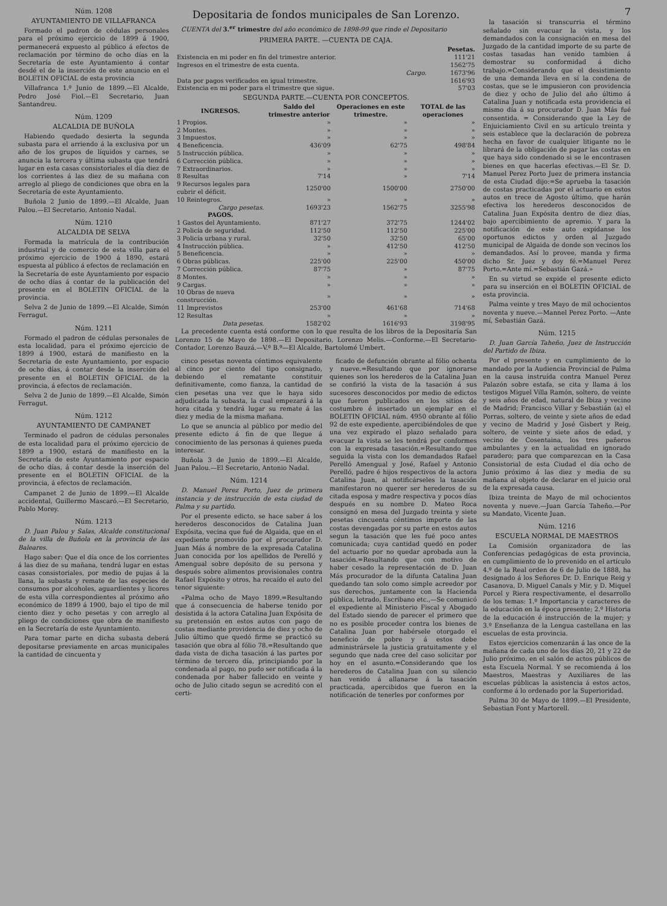Núm. 1208
AYUNTAMIENTO DE VILLAFRANCA
Formado el padron de cédulas personales para el próximo ejercicio de 1899 á 1900, permanecerá expuesto al público á efectos de reclamación por término de ocho días en la Secretaría de este Ayuntamiento á contar desdé el de la inserción de este anuncio en el BOLETIN OFICIAL de esta provincia
Villafranca 1.º Junio de 1899.—El Alcalde, Pedro José Fiol.—El Secretario, Juan Santandreu.
Núm. 1209
ALCALDIA DE BUÑOLA
Habiendo quedado desierta la segunda subasta para el arriendo á la exclusiva por un año de los grupos de líquidos y carnes, se anuncia la tercera y última subasta que tendrá lugar en esta casas consistoriales el día diez de los corrientes á las diez de su mañana con arreglo al pliego de condiciones que obra en la Secretaría de este Ayuntamiento.
Buñola 2 Junio de 1899.—El Alcalde, Juan Palou.—El Secretario, Antonio Nadal.
Núm. 1210
ALCALDIA DE SELVA
Formada la matrícula de la contribución industrial y de comercio de esta villa para el próximo ejercicio de 1900 á 1890, estará espuesta al público á efectos de reclamación en la Secretaría de este Ayuntamiento por espacio de ocho días á contar de la publicación del presente en el BOLETIN OFICIAL de la provincia.
Selva 2 de Junio de 1899.—El Alcalde, Simón Ferragut.
Núm. 1211
Formado el padron de cédulas personales de esta localidad, para el próximo ejercicio de 1899 á 1900, estará de manifiesto en la Secretaría de este Ayuntamiento, por espacio de ocho días, á contar desde la inserción del presente en el BOLETIN OFICIAL de la provincia, á efectos de reclamación.
Selva 2 de Junio de 1899.—El Alcalde, Simón Ferragut.
Núm. 1212
AYUNTAMIENTO DE CAMPANET
Terminado el padron de cédulas personales de esta localidad para el próximo ejercicio de 1899 a 1900, estará de manifiesto en la Secretaría de este Ayuntamiento por espacio de ocho días, á contar desde la inserción del presente en el BOLETIN OFICIAL de la provincia, á efectos de reclamación.
Campanet 2 de Junio de 1899.—El Alcalde accidental, Guillermo Mascaró.—El Secretario, Pablo Morey.
Núm. 1213
D. Juan Palou y Salas, Alcalde constitucional de la villa de Buñola en la provincia de las Baleares.
Hago saber: Que el día once de los corrientes á las diez de su mañana, tendrá lugar en estas casas consistoriales, por medio de pujas á la llana, la subasta y remate de las especies de consumos por alcoholes, aguardientes y licores de esta villa correspondientes al próximo año económico de 1899 á 1900, bajo el tipo de mil ciento diez y ocho pesetas y con arreglo al pliego de condiciones que obra de manifiesto en la Secretaría de este Ayuntamiento.
Para tomar parte en dicha subasta deberá depositarse previamente en arcas municipales la cantidad de cincuenta y
Depositaria de fondos municipales de San Lorenzo.
CUENTA del 3.<sup>er</sup> trimestre del año económico de 1898-99 que rinde el Depositario
PRIMERA PARTE. —CUENTA DE CAJA.
| | Pesetas. |
| Existencia en mi poder en fin del trimestre anterior. | 111'21 |
| Ingresos en el trimestre de esta cuenta. | 1562'75 |
| Cargo. | 1673'96 |
| Data por pagos verificados en igual trimestre. | 1616'93 |
| Existencia en mi poder para el trimestre que sigue. | 57'03 |
SEGUNDA PARTE.—CUENTA POR CONCEPTOS.
| INGRESOS. | Saldo del trimestre anterior | Operaciones en este trimestre. | TOTAL de las operaciones |
| --- | --- | --- | --- |
| 1 Propios. | » | » | » |
| 2 Montes. | » | » | » |
| 3 Impuestos. | » | » | » |
| 4 Beneficencia. | 436'09 | 62'75 | 498'84 |
| 5 Instrucción pública. | » | » | » |
| 6 Corrección pública. | » | » | » |
| 7 Extraordinarios. | » | » | » |
| 8 Resultas | 7'14 | » | 7'14 |
| 9 Recursos legales para cubrir el déficit. | 1250'00 | 1500'00 | 2750'00 |
| 10 Reintegros. | » | » | » |
| Cargo pesetas. | 1693'23 | 1562'75 | 3255'98 |
| PAGOS. | | | |
| 1 Gastos del Ayuntamiento. | 871'27 | 372'75 | 1244'02 |
| 2 Policía de seguridad. | 112'50 | 112'50 | 225'00 |
| 3 Policía urbana y rural. | 32'50 | 32'50 | 65'00 |
| 4 Instrucción pública. | » | 412'50 | 412'50 |
| 5 Beneficencia. | » | » | » |
| 6 Obras públicas. | 225'00 | 225'00 | 450'00 |
| 7 Corrección pública. | 87'75 | » | 87'75 |
| 8 Montes. | » | » | » |
| 9 Cargas. | » | » | » |
| 10 Obras de nueva construcción. | » | » | » |
| 11 Imprevistos | 253'00 | 461'68 | 714'68 |
| 12 Resultas | » | » | » |
| Data pesetas. | 1582'02 | 1616'93 | 3198'95 |
La precedente cuenta está conforme con lo que resulta de los libros de la Depositaría San Lorenzo 15 de Mayo de 1898.—El Depositario, Lorenzo Melis.—Conforme.—El Secretario-Contador, Lorenzo Bauzá.—V.º B.º—El Alcalde, Bartolomé Umbert.
cinco pesetas noventa céntimos equivalente al cinco por ciento del tipo consignado, debiendo el rematante constituir definitivamente, como fianza, la cantidad de cien pesetas una vez que le haya sido adjudicada la subasta, la cual empezará á la hora citada y tendrá lugar su remate á las diez y media de la misma mañana.
Lo que se anuncia al público por medio del presente edicto á fin de que llegue á conocimiento de las personas á quienes pueda interesar.
Buñola 3 de Junio de 1899.—El Alcalde, Juan Palou.—El Secretario, Antonio Nadal.
Núm. 1214
D. Manuel Perez Porto, Juez de primera instancia y de instrucción de esta ciudad de Palma y su partido.
Por el presente edicto, se hace saber á los herederos desconocidos de Catalina Juan Expósita, vecina que fué de Algaida, que en el expediente promovido por el procurador D. Juan Más á nombre de la expresada Catalina Juan conocida por los apellidos de Perelló y Amengual sobre depósito de su persona y después sobre alimentos provisionales contra Rafael Expósito y otros, ha recaído el auto del tenor siguiente:
«Palma ocho de Mayo 1899.=Resultando que á consecuencia de haberse tenido por desistida á la actora Catalina Juan Expósita de su pretensión en estos autos con pago de costas mediante providencia de diez y ocho de Julio último que quedó firme se practicó su tasación que obra al fólio 78.=Resultando que dada vista de dicha tasación á las partes por término de tercero día, principiando por la condenada al pago, no pudo ser notificada á la condenada por haber fallecido en veinte y ocho de Julio citado segun se acreditó con el certi-
ficado de defunción obrante al fólio ochenta y nueve.=Resultando que por ignorarse quienes son los herederos de la Catalina Juan se confirió la vista de la tasación á sus sucesores desconocidos por medio de edictos que fueron publicados en los sitios de costumbre é insertado un ejemplar en el BOLETIN OFICIAL núm. 4950 obrante al fólio 92 de este expediente, apercibiéndoles de que una vez expirado el plazo señalado para evacuar la vista se les tendrá por conformes con la expresada tasación.=Resultando que seguida la vista con los demandados Rafael Perelló Amengual y José, Rafael y Antonio Perelló, padre é hijos respectivos de la actora Catalina Juan, al notificárseles la tasación manifestaron no querer ser herederos de su citada esposa y madre respectiva y pocos días después en su nombre D. Mateo Roca consignó en mesa del Juzgado treinta y siete pesetas cincuenta céntimos importe de las costas devengadas por su parte en estos autos segun la tasación que les fué poco antes comunicada; cuya cantidad quedó en poder del actuario por no quedar aprobada aun la tasación.=Resultando que con motivo de haber cesado la representación de D. Juan Más procurador de la difunta Catalina Juan quedando tan solo como simple acreedor por sus derechos, juntamente con la Hacienda pública, letrado, Escribano etc.,—Se comunicó el expediente al Ministerio Fiscal y Abogado del Estado siendo de parecer el primero que no es posible proceder contra los bienes de Catalina Juan por habérsele otorgado el beneficio de pobre y á estos debe administrársele la justicia gratuitamente y el segundo que nada cree del caso solicitar por hoy en el asunto.=Considerando que los herederos de Catalina Juan con su silencio han venido á allanarse á la tasación practicada, apercibidos que fueron en la notificación de tenerles por conformes por
7
la tasación si transcurria el término señalado sin evacuar la vista, y los demandados con la consignación en mesa del Juzgado de la cantidad importe de su parte de costas tasadas han venido tambien á demostrar su conformidad á dicho trabajo.=Considerando que el desistimiento de una demanda lleva en sí la condena de costas, que se le impusieron con providencia de diez y ocho de Julio del año último á Catalina Juan y notificada esta providencia el mismo día á su procurador D. Juan Más fué consentida. = Considerando que la Ley de Enjuiciamiento Civil en su artículo treinta y seis establece que la declaración de pobreza hecha en favor de cualquier litigante no le librará de la obligación de pagar las costas en que haya sido condenado si se le encontrasen bienes en que hacerlas efectivas.—El Sr. D. Manuel Perez Porto Juez de primera instancia de esta Ciudad dijo:=Se aprueba la tasación de costas practicadas por el actuario en estos autos en trece de Agosto último, que harán efectiva los herederos desconocidos de Catalina Juan Expósita dentro de diez días, bajo apercibimiento de apremio. Y para la notificación de este auto expídanse los oportunos edictos y orden al Juzgado municipal de Algaida de donde son vecinos los demandados. Así lo provee, manda y firma dicho Sr. Juez y doy fé.=Manuel Perez Porto.=Ante mí.=Sebastián Gazá.»
En su virtud se expide el presente edicto para su inserción en el BOLETIN OFICIAL de esta provincia.
Palma veinte y tres Mayo de mil ochocientos noventa y nueve.—Mannel Perez Porto. —Ante mí, Sebastián Gazá.
Núm. 1215
D. Juan García Taheño, Juez de Instrucción del Partido de Ibiza.
Por el presente y en cumplimiento de lo mandado por la Audiencia Provincial de Palma en la causa instruída contra Manuel Perez Palazón sobre estafa, se cita y llama á los testigos Miguel Villa Ramón, soltero, de veinte y seis años de edad, natural de Ibiza y vecino de Madrid; Francisco Villar y Sebastián (a) el Porras, soltero, de veinte y siete años de edad y vecino de Madrid y José Gisbert y Reig, soltero, de veinte y siete años de edad, y vecino de Cosentaina, los tres pañeros ambulantes y en la actualidad en ignorado paradero; para que comparezcan en la Casa Consistorial de esta Ciudad el día ocho de Junio próximo á las diez y media de su mañana al objeto de declarar en el juicio oral de la expresada causa.
Ibiza treinta de Mayo de mil ochocientos noventa y nueve.—Juan García Taheño.—Por su Mandato, Vicente Juan.
Núm. 1216
ESCUELA NORMAL DE MAESTROS
La Comisión organizadora de las Conferencias pedagógicas de esta provincia, en cumplimiento de lo prevenido en el artículo 4.º de la Real orden de 6 de Julio de 1888, ha designado á los Señores Dr. D. Enrique Reig y Casanova, D. Miguel Canals y Mir, y D. Miquel Porcel y Riera respectivamente, el desarrollo de los temas: 1.º Importancia y caracteres de la educación en la época presente; 2.º Historia de la educación é instrucción de la mujer; y 3.º Enseñanza de la Lengua castellana en las escuelas de esta provincia.
Estos ejercicios comenzarán á las once de la mañana de cada uno de los días 20, 21 y 22 de Julio próximo, en el salón de actos públicos de esta Escuela Normal. Y se recomienda á los Maestros, Maestras y Auxiliares de las escuelas públicas la asistencia á estos actos, conforme á lo ordenado por la Superioridad.
Palma 30 de Mayo de 1899.—El Presidente, Sebastian Font y Martorell.